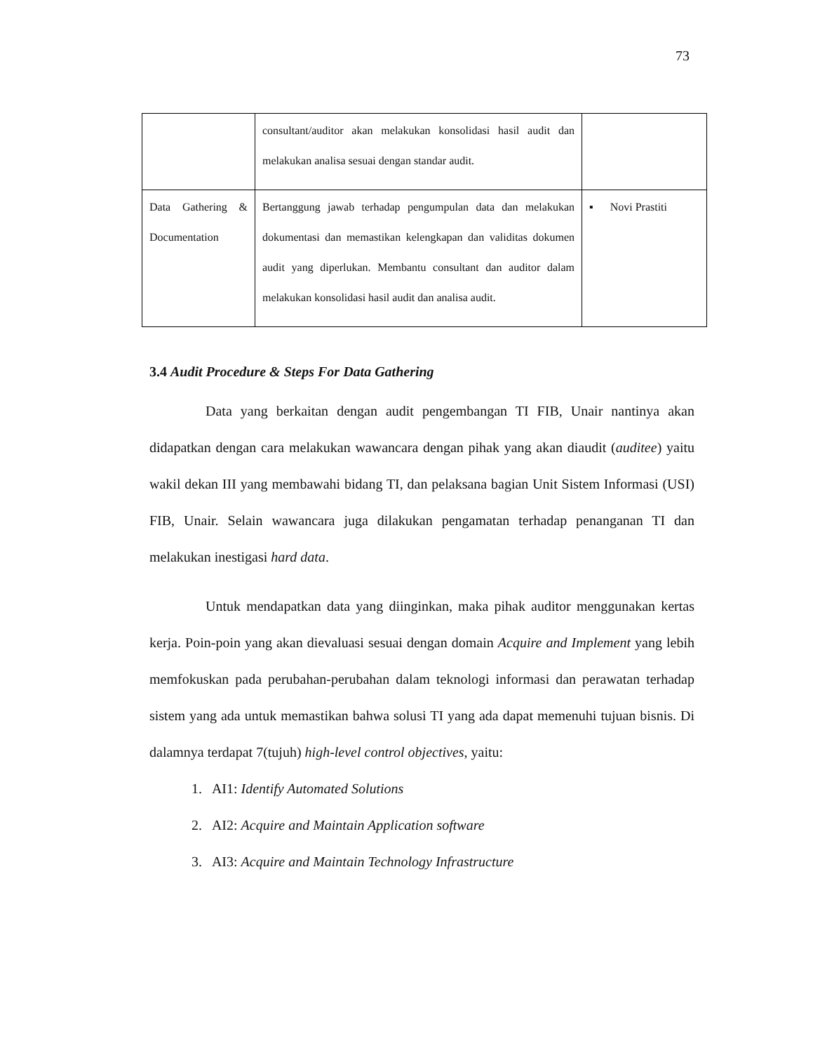73
| | consultant/auditor akan melakukan konsolidasi hasil audit dan melakukan analisa sesuai dengan standar audit. | |
| Data Gathering & Documentation | Bertanggung jawab terhadap pengumpulan data dan melakukan dokumentasi dan memastikan kelengkapan dan validitas dokumen audit yang diperlukan. Membantu consultant dan auditor dalam melakukan konsolidasi hasil audit dan analisa audit. | ▪ Novi Prastiti |
3.4 Audit Procedure & Steps For Data Gathering
Data yang berkaitan dengan audit pengembangan TI FIB, Unair nantinya akan didapatkan dengan cara melakukan wawancara dengan pihak yang akan diaudit (auditee) yaitu wakil dekan III yang membawahi bidang TI, dan pelaksana bagian Unit Sistem Informasi (USI) FIB, Unair. Selain wawancara juga dilakukan pengamatan terhadap penanganan TI dan melakukan inestigasi hard data.
Untuk mendapatkan data yang diinginkan, maka pihak auditor menggunakan kertas kerja. Poin-poin yang akan dievaluasi sesuai dengan domain Acquire and Implement yang lebih memfokuskan pada perubahan-perubahan dalam teknologi informasi dan perawatan terhadap sistem yang ada untuk memastikan bahwa solusi TI yang ada dapat memenuhi tujuan bisnis. Di dalamnya terdapat 7(tujuh) high-level control objectives, yaitu:
1. AI1: Identify Automated Solutions
2. AI2: Acquire and Maintain Application software
3. AI3: Acquire and Maintain Technology Infrastructure